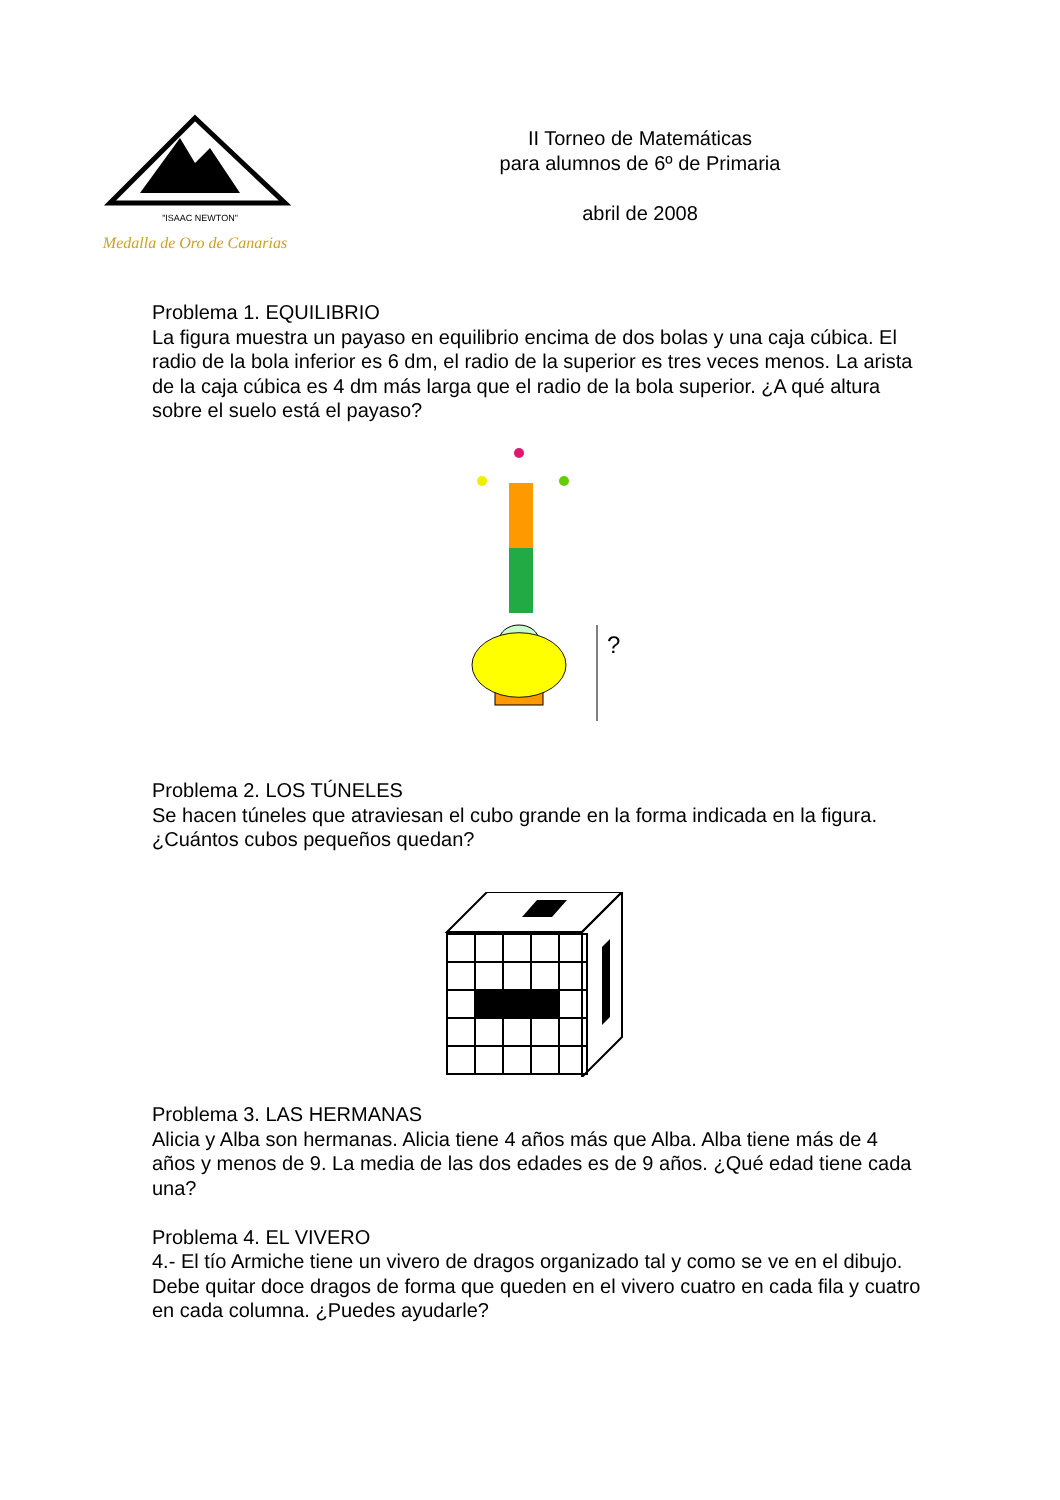"ISAAC NEWTON"
Medalla de Oro de Canarias
II Torneo de Matemáticas
para alumnos de 6º de Primaria
abril de 2008
Problema 1. EQUILIBRIO
La figura muestra un payaso en equilibrio encima de dos bolas y una caja cúbica. El radio de la bola inferior es 6 dm, el radio de la superior es tres veces menos. La arista de la caja cúbica es 4 dm más larga que el radio de la bola superior. ¿A qué altura sobre el suelo está el payaso?
?
Problema 2. LOS TÚNELES
Se hacen túneles que atraviesan el cubo grande en la forma indicada en la figura. ¿Cuántos cubos pequeños quedan?
Problema 3. LAS HERMANAS
Alicia y Alba son hermanas. Alicia tiene 4 años más que Alba. Alba tiene más de 4 años y menos de 9. La media de las dos edades es de 9 años. ¿Qué edad tiene cada una?
Problema 4. EL VIVERO
4.- El tío Armiche tiene un vivero de dragos organizado tal y como se ve en el dibujo. Debe quitar doce dragos de forma que queden en el vivero cuatro en cada fila y cuatro en cada columna. ¿Puedes ayudarle?